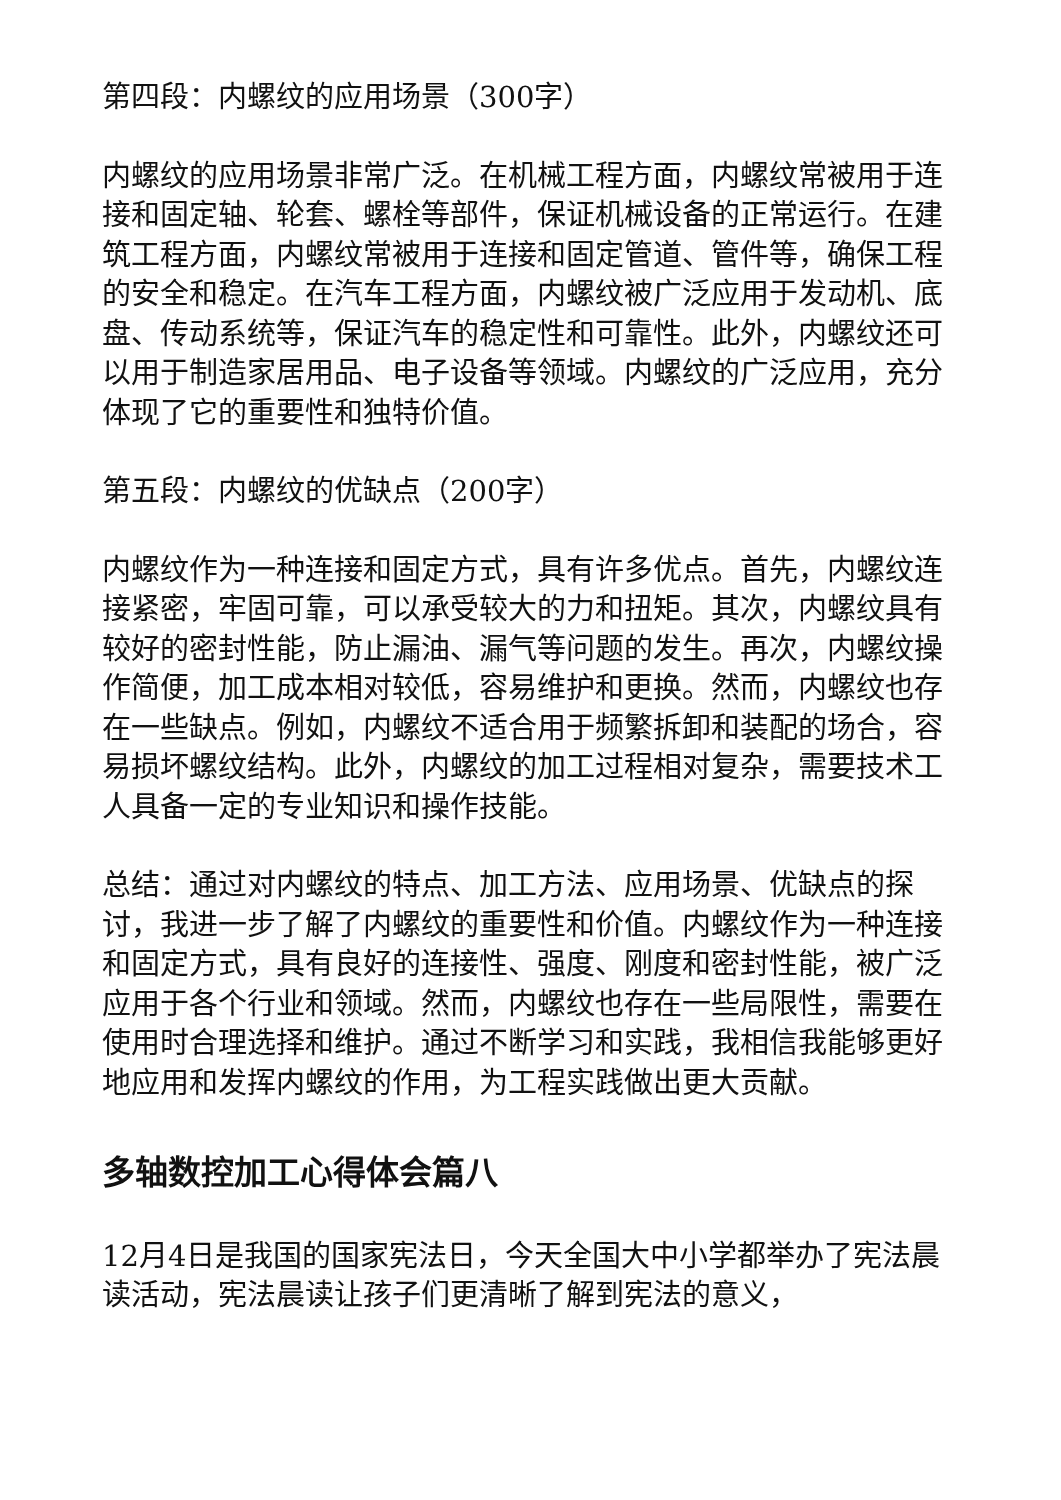第四段：内螺纹的应用场景（300字）
内螺纹的应用场景非常广泛。在机械工程方面，内螺纹常被用于连接和固定轴、轮套、螺栓等部件，保证机械设备的正常运行。在建筑工程方面，内螺纹常被用于连接和固定管道、管件等，确保工程的安全和稳定。在汽车工程方面，内螺纹被广泛应用于发动机、底盘、传动系统等，保证汽车的稳定性和可靠性。此外，内螺纹还可以用于制造家居用品、电子设备等领域。内螺纹的广泛应用，充分体现了它的重要性和独特价值。
第五段：内螺纹的优缺点（200字）
内螺纹作为一种连接和固定方式，具有许多优点。首先，内螺纹连接紧密，牢固可靠，可以承受较大的力和扭矩。其次，内螺纹具有较好的密封性能，防止漏油、漏气等问题的发生。再次，内螺纹操作简便，加工成本相对较低，容易维护和更换。然而，内螺纹也存在一些缺点。例如，内螺纹不适合用于频繁拆卸和装配的场合，容易损坏螺纹结构。此外，内螺纹的加工过程相对复杂，需要技术工人具备一定的专业知识和操作技能。
总结：通过对内螺纹的特点、加工方法、应用场景、优缺点的探讨，我进一步了解了内螺纹的重要性和价值。内螺纹作为一种连接和固定方式，具有良好的连接性、强度、刚度和密封性能，被广泛应用于各个行业和领域。然而，内螺纹也存在一些局限性，需要在使用时合理选择和维护。通过不断学习和实践，我相信我能够更好地应用和发挥内螺纹的作用，为工程实践做出更大贡献。
多轴数控加工心得体会篇八
12月4日是我国的国家宪法日，今天全国大中小学都举办了宪法晨读活动，宪法晨读让孩子们更清晰了解到宪法的意义，